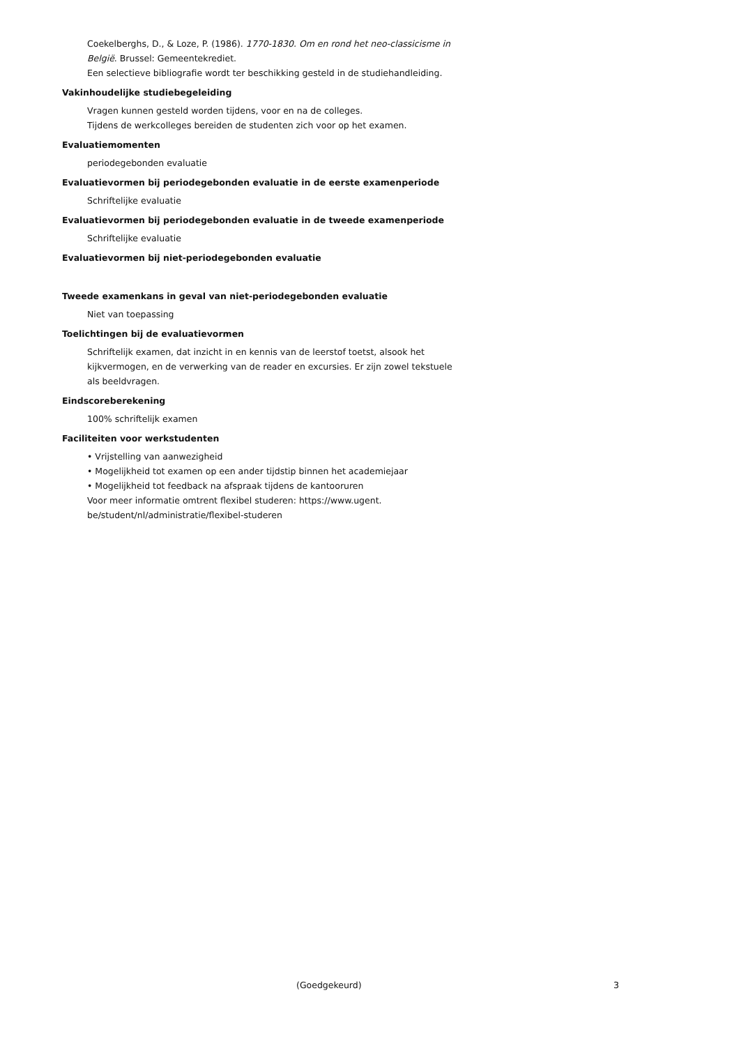Coekelberghs, D., & Loze, P. (1986). 1770-1830. Om en rond het neo-classicisme in België. Brussel: Gemeentekrediet.
Een selectieve bibliografie wordt ter beschikking gesteld in de studiehandleiding.
Vakinhoudelijke studiebegeleiding
Vragen kunnen gesteld worden tijdens, voor en na de colleges.
Tijdens de werkcolleges bereiden de studenten zich voor op het examen.
Evaluatiemomenten
periodegebonden evaluatie
Evaluatievormen bij periodegebonden evaluatie in de eerste examenperiode
Schriftelijke evaluatie
Evaluatievormen bij periodegebonden evaluatie in de tweede examenperiode
Schriftelijke evaluatie
Evaluatievormen bij niet-periodegebonden evaluatie
Tweede examenkans in geval van niet-periodegebonden evaluatie
Niet van toepassing
Toelichtingen bij de evaluatievormen
Schriftelijk examen, dat inzicht in en kennis van de leerstof toetst, alsook het kijkvermogen, en de verwerking van de reader en excursies. Er zijn zowel tekstuele als beeldvragen.
Eindscoreberekening
100% schriftelijk examen
Faciliteiten voor werkstudenten
• Vrijstelling van aanwezigheid
• Mogelijkheid tot examen op een ander tijdstip binnen het academiejaar
• Mogelijkheid tot feedback na afspraak tijdens de kantooruren
Voor meer informatie omtrent flexibel studeren: https://www.ugent.
be/student/nl/administratie/flexibel-studeren
(Goedgekeurd) 3